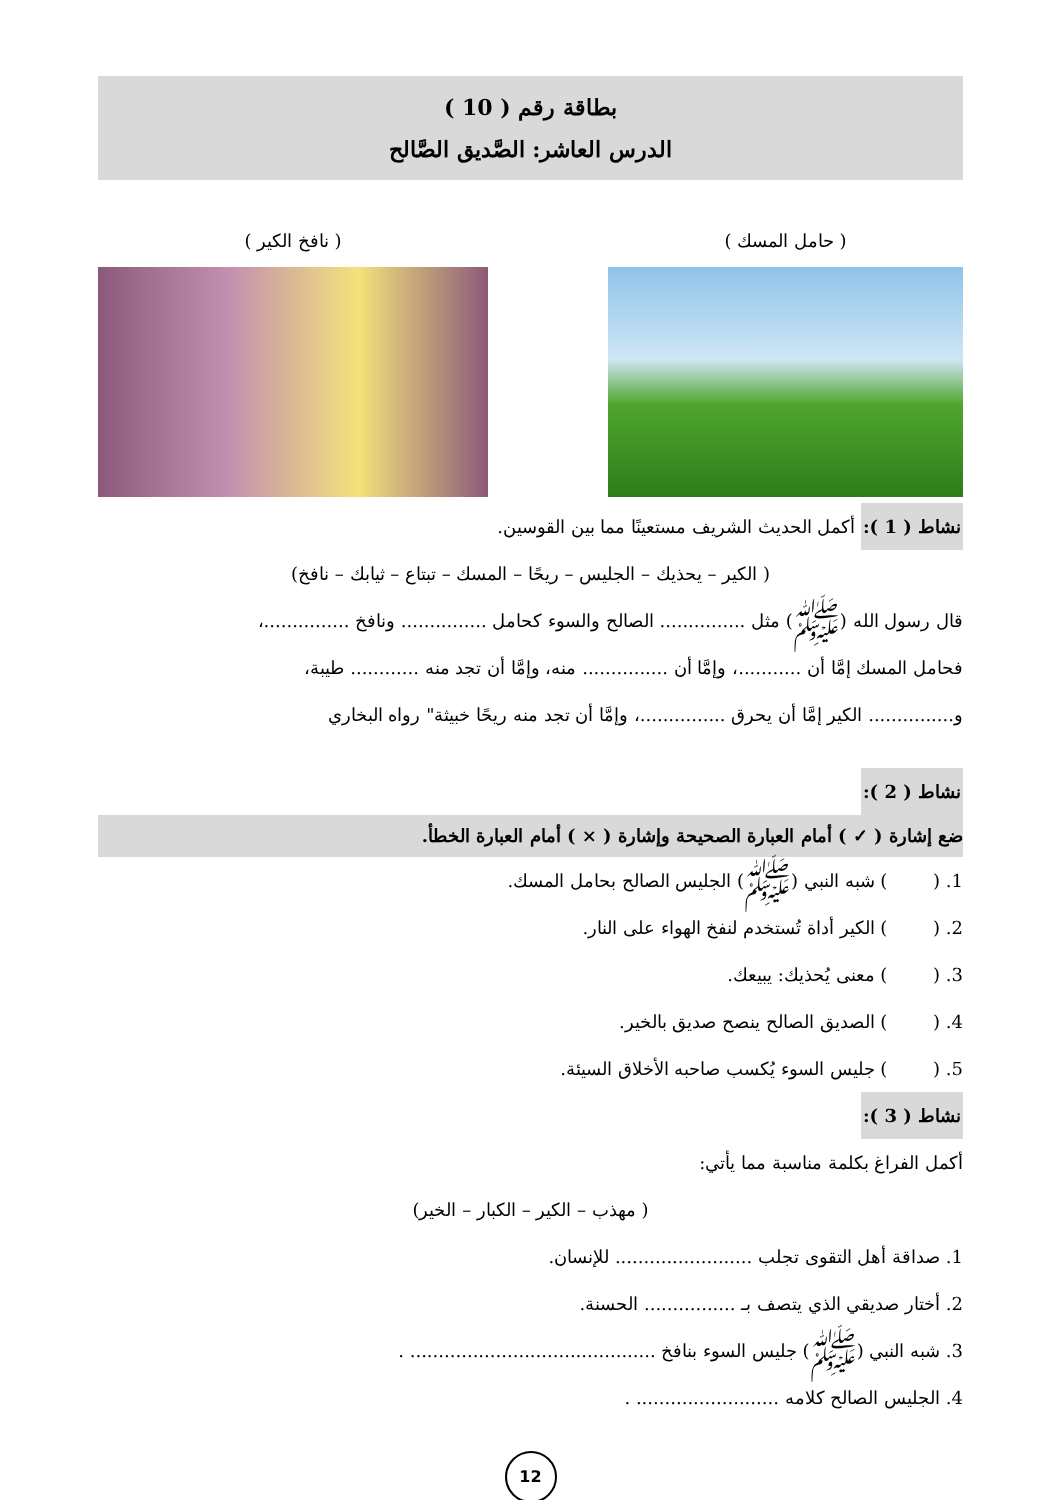بطاقة رقم ( 10 )
الدرس العاشر: الصَّديق الصَّالح
( حامل المسك ) ( نافخ الكير )
نشاط ( 1 ): أكمل الحديث الشريف مستعينًا مما بين القوسين.
( الكير – يحذيك – الجليس – ريحًا – المسك – تبتاع – ثيابك – نافخ)
قال رسول الله (ﷺ) مثل ............... الصالح والسوء كحامل ............... ونافخ ...............،
فحامل المسك إمَّا أن ...........، وإمَّا أن ............... منه، وإمَّا أن تجد منه ............ طيبة،
و............... الكير إمَّا أن يحرق ...............، وإمَّا أن تجد منه ريحًا خبيثة" رواه البخاري
نشاط ( 2 ):
ضع إشارة ( ✓ ) أمام العبارة الصحيحة وإشارة ( × ) أمام العبارة الخطأ.
1. ( ) شبه النبي (ﷺ) الجليس الصالح بحامل المسك.
2. ( ) الكير أداة تُستخدم لنفخ الهواء على النار.
3. ( ) معنى يُحذيك: يبيعك.
4. ( ) الصديق الصالح ينصح صديق بالخير.
5. ( ) جليس السوء يُكسب صاحبه الأخلاق السيئة.
نشاط ( 3 ):
أكمل الفراغ بكلمة مناسبة مما يأتي:
( مهذب – الكير – الكبار – الخير)
1. صداقة أهل التقوى تجلب ........................ للإنسان.
2. أختار صديقي الذي يتصف بـ ................ الحسنة.
3. شبه النبي (ﷺ) جليس السوء بنافخ ........................................... .
4. الجليس الصالح كلامه ......................... .
12